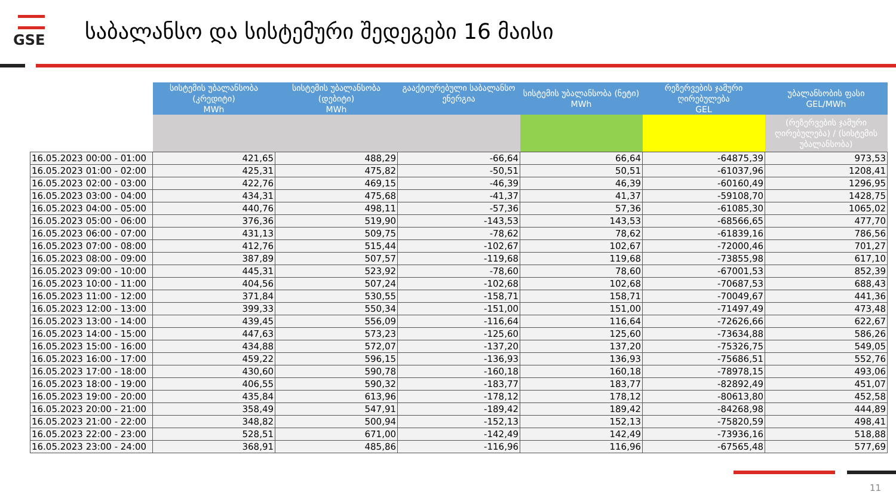GSE
საბალანსო და სისტემური შედეგები 16 მაისი
| | სისტემის უბალანსობა (კრედიტი) MWh | სისტემის უბალანსობა (დებიტი) MWh | გააქტიურებული საბალანსო ენერგია | სისტემის უბალანსობა (ნეტი) MWh | რეზერვების ჯამური ღირებულება GEL | უბალანსობის ფასი GEL/MWh |
| --- | --- | --- | --- | --- | --- | --- |
| | | | | | | (რეზერვების ჯამური ღირებულება) / (სისტემის უბალანსობა) |
| 16.05.2023 00:00 - 01:00 | 421,65 | 488,29 | -66,64 | 66,64 | -64875,39 | 973,53 |
| 16.05.2023 01:00 - 02:00 | 425,31 | 475,82 | -50,51 | 50,51 | -61037,96 | 1208,41 |
| 16.05.2023 02:00 - 03:00 | 422,76 | 469,15 | -46,39 | 46,39 | -60160,49 | 1296,95 |
| 16.05.2023 03:00 - 04:00 | 434,31 | 475,68 | -41,37 | 41,37 | -59108,70 | 1428,75 |
| 16.05.2023 04:00 - 05:00 | 440,76 | 498,11 | -57,36 | 57,36 | -61085,30 | 1065,02 |
| 16.05.2023 05:00 - 06:00 | 376,36 | 519,90 | -143,53 | 143,53 | -68566,65 | 477,70 |
| 16.05.2023 06:00 - 07:00 | 431,13 | 509,75 | -78,62 | 78,62 | -61839,16 | 786,56 |
| 16.05.2023 07:00 - 08:00 | 412,76 | 515,44 | -102,67 | 102,67 | -72000,46 | 701,27 |
| 16.05.2023 08:00 - 09:00 | 387,89 | 507,57 | -119,68 | 119,68 | -73855,98 | 617,10 |
| 16.05.2023 09:00 - 10:00 | 445,31 | 523,92 | -78,60 | 78,60 | -67001,53 | 852,39 |
| 16.05.2023 10:00 - 11:00 | 404,56 | 507,24 | -102,68 | 102,68 | -70687,53 | 688,43 |
| 16.05.2023 11:00 - 12:00 | 371,84 | 530,55 | -158,71 | 158,71 | -70049,67 | 441,36 |
| 16.05.2023 12:00 - 13:00 | 399,33 | 550,34 | -151,00 | 151,00 | -71497,49 | 473,48 |
| 16.05.2023 13:00 - 14:00 | 439,45 | 556,09 | -116,64 | 116,64 | -72626,66 | 622,67 |
| 16.05.2023 14:00 - 15:00 | 447,63 | 573,23 | -125,60 | 125,60 | -73634,88 | 586,26 |
| 16.05.2023 15:00 - 16:00 | 434,88 | 572,07 | -137,20 | 137,20 | -75326,75 | 549,05 |
| 16.05.2023 16:00 - 17:00 | 459,22 | 596,15 | -136,93 | 136,93 | -75686,51 | 552,76 |
| 16.05.2023 17:00 - 18:00 | 430,60 | 590,78 | -160,18 | 160,18 | -78978,15 | 493,06 |
| 16.05.2023 18:00 - 19:00 | 406,55 | 590,32 | -183,77 | 183,77 | -82892,49 | 451,07 |
| 16.05.2023 19:00 - 20:00 | 435,84 | 613,96 | -178,12 | 178,12 | -80613,80 | 452,58 |
| 16.05.2023 20:00 - 21:00 | 358,49 | 547,91 | -189,42 | 189,42 | -84268,98 | 444,89 |
| 16.05.2023 21:00 - 22:00 | 348,82 | 500,94 | -152,13 | 152,13 | -75820,59 | 498,41 |
| 16.05.2023 22:00 - 23:00 | 528,51 | 671,00 | -142,49 | 142,49 | -73936,16 | 518,88 |
| 16.05.2023 23:00 - 24:00 | 368,91 | 485,86 | -116,96 | 116,96 | -67565,48 | 577,69 |
11